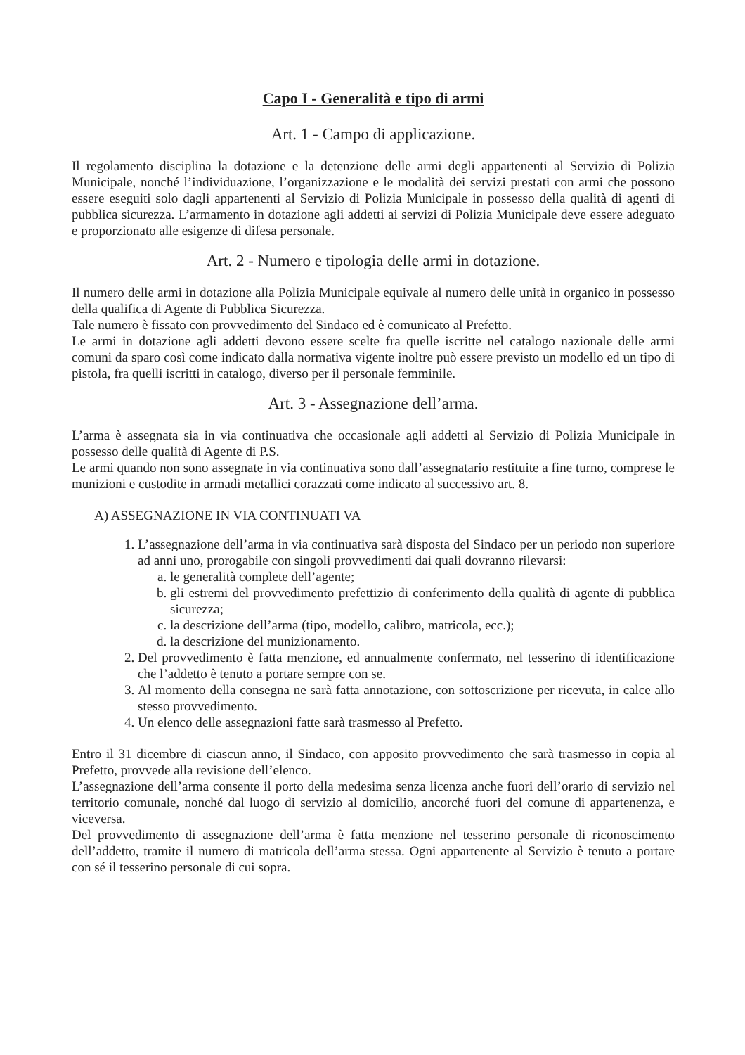Capo I - Generalità e tipo di armi
Art. 1 - Campo di applicazione.
Il regolamento disciplina la dotazione e la detenzione delle armi degli appartenenti al Servizio di Polizia Municipale, nonché l’individuazione, l’organizzazione e le modalità dei servizi prestati con armi che possono essere eseguiti solo dagli appartenenti al Servizio di Polizia Municipale in possesso della qualità di agenti di pubblica sicurezza. L’armamento in dotazione agli addetti ai servizi di Polizia Municipale deve essere adeguato e proporzionato alle esigenze di difesa personale.
Art. 2 - Numero e tipologia delle armi in dotazione.
Il numero delle armi in dotazione alla Polizia Municipale equivale al numero delle unità in organico in possesso della qualifica di Agente di Pubblica Sicurezza.
Tale numero è fissato con provvedimento del Sindaco ed è comunicato al Prefetto.
Le armi in dotazione agli addetti devono essere scelte fra quelle iscritte nel catalogo nazionale delle armi comuni da sparo così come indicato dalla normativa vigente inoltre può essere previsto un modello ed un tipo di pistola, fra quelli iscritti in catalogo, diverso per il personale femminile.
Art. 3 - Assegnazione dell’arma.
L’arma è assegnata sia in via continuativa che occasionale agli addetti al Servizio di Polizia Municipale in possesso delle qualità di Agente di P.S.
Le armi quando non sono assegnate in via continuativa sono dall’assegnatario restituite a fine turno, comprese le munizioni e custodite in armadi metallici corazzati come indicato al successivo art. 8.
A) ASSEGNAZIONE IN VIA CONTINUATI VA
1. L’assegnazione dell’arma in via continuativa sarà disposta del Sindaco per un periodo non superiore ad anni uno, prorogabile con singoli provvedimenti dai quali dovranno rilevarsi:
a. le generalità complete dell’agente;
b. gli estremi del provvedimento prefettizio di conferimento della qualità di agente di pubblica sicurezza;
c. la descrizione dell’arma (tipo, modello, calibro, matricola, ecc.);
d. la descrizione del munizionamento.
2. Del provvedimento è fatta menzione, ed annualmente confermato, nel tesserino di identificazione che l’addetto è tenuto a portare sempre con se.
3. Al momento della consegna ne sarà fatta annotazione, con sottoscrizione per ricevuta, in calce allo stesso provvedimento.
4. Un elenco delle assegnazioni fatte sarà trasmesso al Prefetto.
Entro il 31 dicembre di ciascun anno, il Sindaco, con apposito provvedimento che sarà trasmesso in copia al Prefetto, provvede alla revisione dell’elenco.
L’assegnazione dell’arma consente il porto della medesima senza licenza anche fuori dell’orario di servizio nel territorio comunale, nonché dal luogo di servizio al domicilio, ancorché fuori del comune di appartenenza, e viceversa.
Del provvedimento di assegnazione dell’arma è fatta menzione nel tesserino personale di riconoscimento dell’addetto, tramite il numero di matricola dell’arma stessa. Ogni appartenente al Servizio è tenuto a portare con sé il tesserino personale di cui sopra.